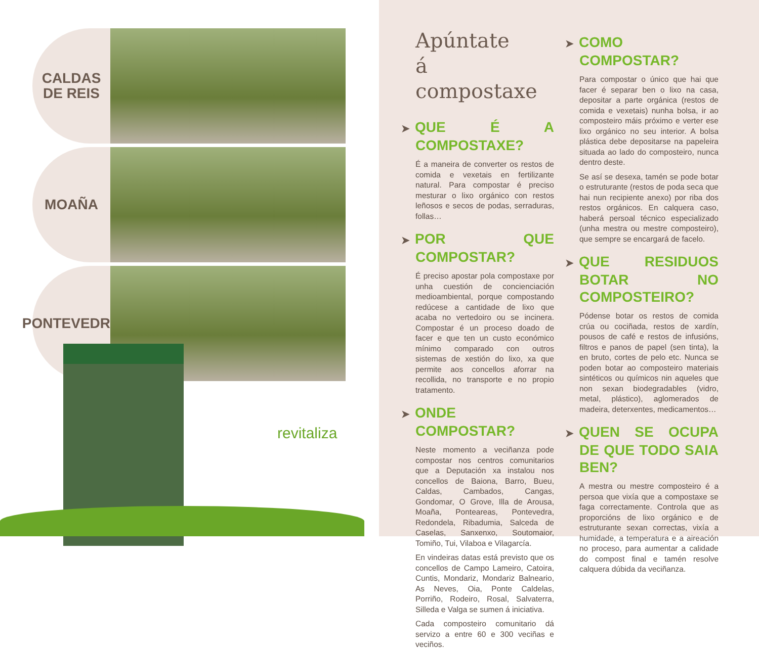CALDAS
DE REIS
MOAÑA
PONTEVEDRA
revitaliza
Apúntate
á compostaxe
➤ QUE É A COMPOSTAXE?
É a maneira de converter os restos de comida e vexetais en fertilizante natural. Para compostar é preciso mesturar o lixo orgánico con restos leñosos e secos de podas, serraduras, follas…
➤ POR QUE COMPOSTAR?
É preciso apostar pola compostaxe por unha cuestión de concienciación medioambiental, porque compostando redúcese a cantidade de lixo que acaba no vertedoiro ou se incinera. Compostar é un proceso doado de facer e que ten un custo económico mínimo comparado con outros sistemas de xestión do lixo, xa que permite aos concellos aforrar na recollida, no transporte e no propio tratamento.
➤ ONDE COMPOSTAR?
Neste momento a veciñanza pode compostar nos centros comunitarios que a Deputación xa instalou nos concellos de Baiona, Barro, Bueu, Caldas, Cambados, Cangas, Gondomar, O Grove, Illa de Arousa, Moaña, Ponteareas, Pontevedra, Redondela, Ribadumia, Salceda de Caselas, Sanxenxo, Soutomaior, Tomiño, Tui, Vilaboa e Vilagarcía.
En vindeiras datas está previsto que os concellos de Campo Lameiro, Catoira, Cuntis, Mondariz, Mondariz Balneario, As Neves, Oia, Ponte Caldelas, Porriño, Rodeiro, Rosal, Salvaterra, Silleda e Valga se sumen á iniciativa.
Cada composteiro comunitario dá servizo a entre 60 e 300 veciñas e veciños.
➤ COMO COMPOSTAR?
Para compostar o único que hai que facer é separar ben o lixo na casa, depositar a parte orgánica (restos de comida e vexetais) nunha bolsa, ir ao composteiro máis próximo e verter ese lixo orgánico no seu interior. A bolsa plástica debe depositarse na papeleira situada ao lado do composteiro, nunca dentro deste.
Se así se desexa, tamén se pode botar o estruturante (restos de poda seca que hai nun recipiente anexo) por riba dos restos orgánicos. En calquera caso, haberá persoal técnico especializado (unha mestra ou mestre composteiro), que sempre se encargará de facelo.
➤ QUE RESIDUOS BOTAR NO COMPOSTEIRO?
Pódense botar os restos de comida crúa ou cociñada, restos de xardín, pousos de café e restos de infusións, filtros e panos de papel (sen tinta), la en bruto, cortes de pelo etc. Nunca se poden botar ao composteiro materiais sintéticos ou químicos nin aqueles que non sexan biodegradables (vidro, metal, plástico), aglomerados de madeira, deterxentes, medicamentos…
➤ QUEN SE OCUPA DE QUE TODO SAIA BEN?
A mestra ou mestre composteiro é a persoa que vixía que a compostaxe se faga correctamente. Controla que as proporcións de lixo orgánico e de estruturante sexan correctas, vixía a humidade, a temperatura e a aireación no proceso, para aumentar a calidade do compost final e tamén resolve calquera dúbida da veciñanza.